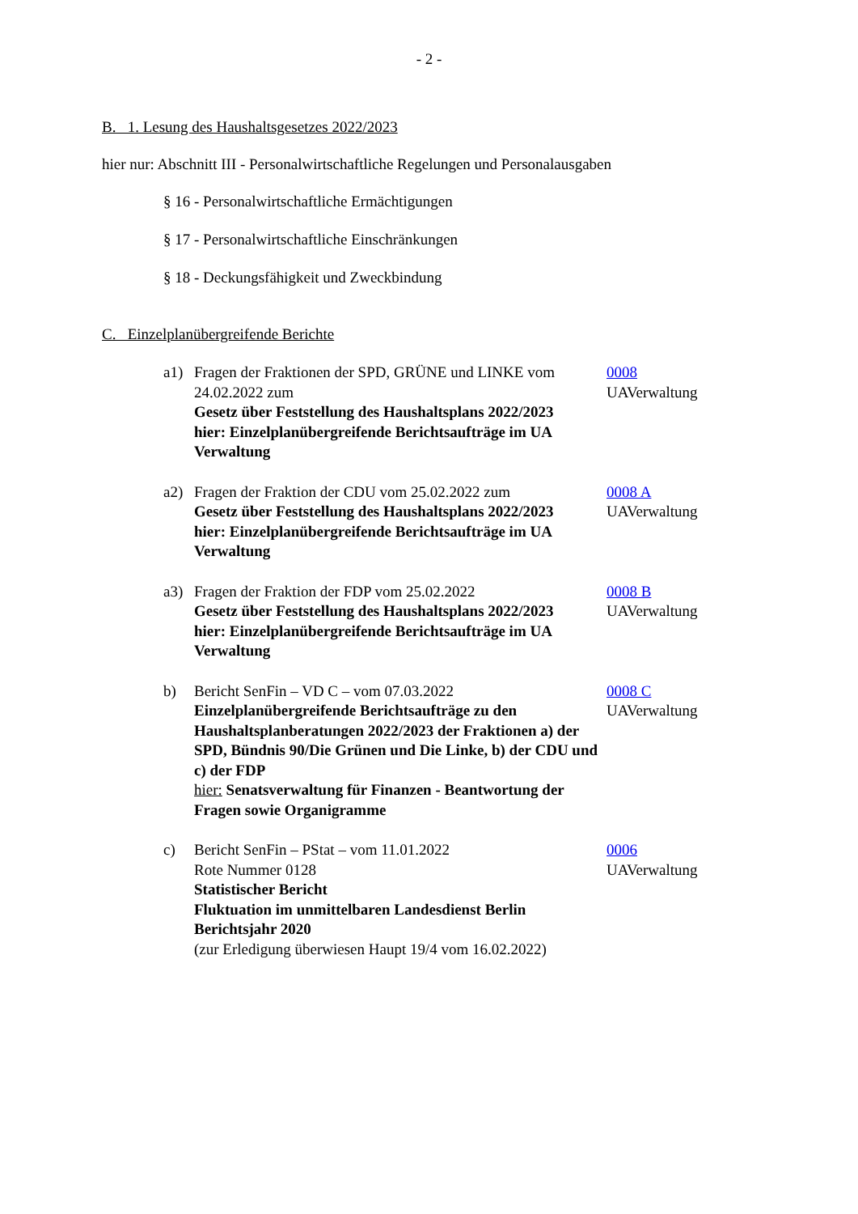- 2 -
B. 1. Lesung des Haushaltsgesetzes 2022/2023
hier nur: Abschnitt III - Personalwirtschaftliche Regelungen und Personalausgaben
§ 16 - Personalwirtschaftliche Ermächtigungen
§ 17 - Personalwirtschaftliche Einschränkungen
§ 18 - Deckungsfähigkeit und Zweckbindung
C. Einzelplanübergreifende Berichte
a1) Fragen der Fraktionen der SPD, GRÜNE und LINKE vom 24.02.2022 zum
Gesetz über Feststellung des Haushaltsplans 2022/2023
hier: Einzelplanübergreifende Berichtsaufträge im UA Verwaltung
0008
UAVerwaltung
a2) Fragen der Fraktion der CDU vom 25.02.2022 zum
Gesetz über Feststellung des Haushaltsplans 2022/2023
hier: Einzelplanübergreifende Berichtsaufträge im UA Verwaltung
0008 A
UAVerwaltung
a3) Fragen der Fraktion der FDP vom 25.02.2022
Gesetz über Feststellung des Haushaltsplans 2022/2023
hier: Einzelplanübergreifende Berichtsaufträge im UA Verwaltung
0008 B
UAVerwaltung
b) Bericht SenFin – VD C – vom 07.03.2022
Einzelplanübergreifende Berichtsaufträge zu den Haushaltsplanberatungen 2022/2023 der Fraktionen a) der SPD, Bündnis 90/Die Grünen und Die Linke, b) der CDU und c) der FDP
hier: Senatsverwaltung für Finanzen - Beantwortung der Fragen sowie Organigramme
0008 C
UAVerwaltung
c) Bericht SenFin – PStat – vom 11.01.2022
Rote Nummer 0128
Statistischer Bericht
Fluktuation im unmittelbaren Landesdienst Berlin Berichtsjahr 2020
(zur Erledigung überwiesen Haupt 19/4 vom 16.02.2022)
0006
UAVerwaltung